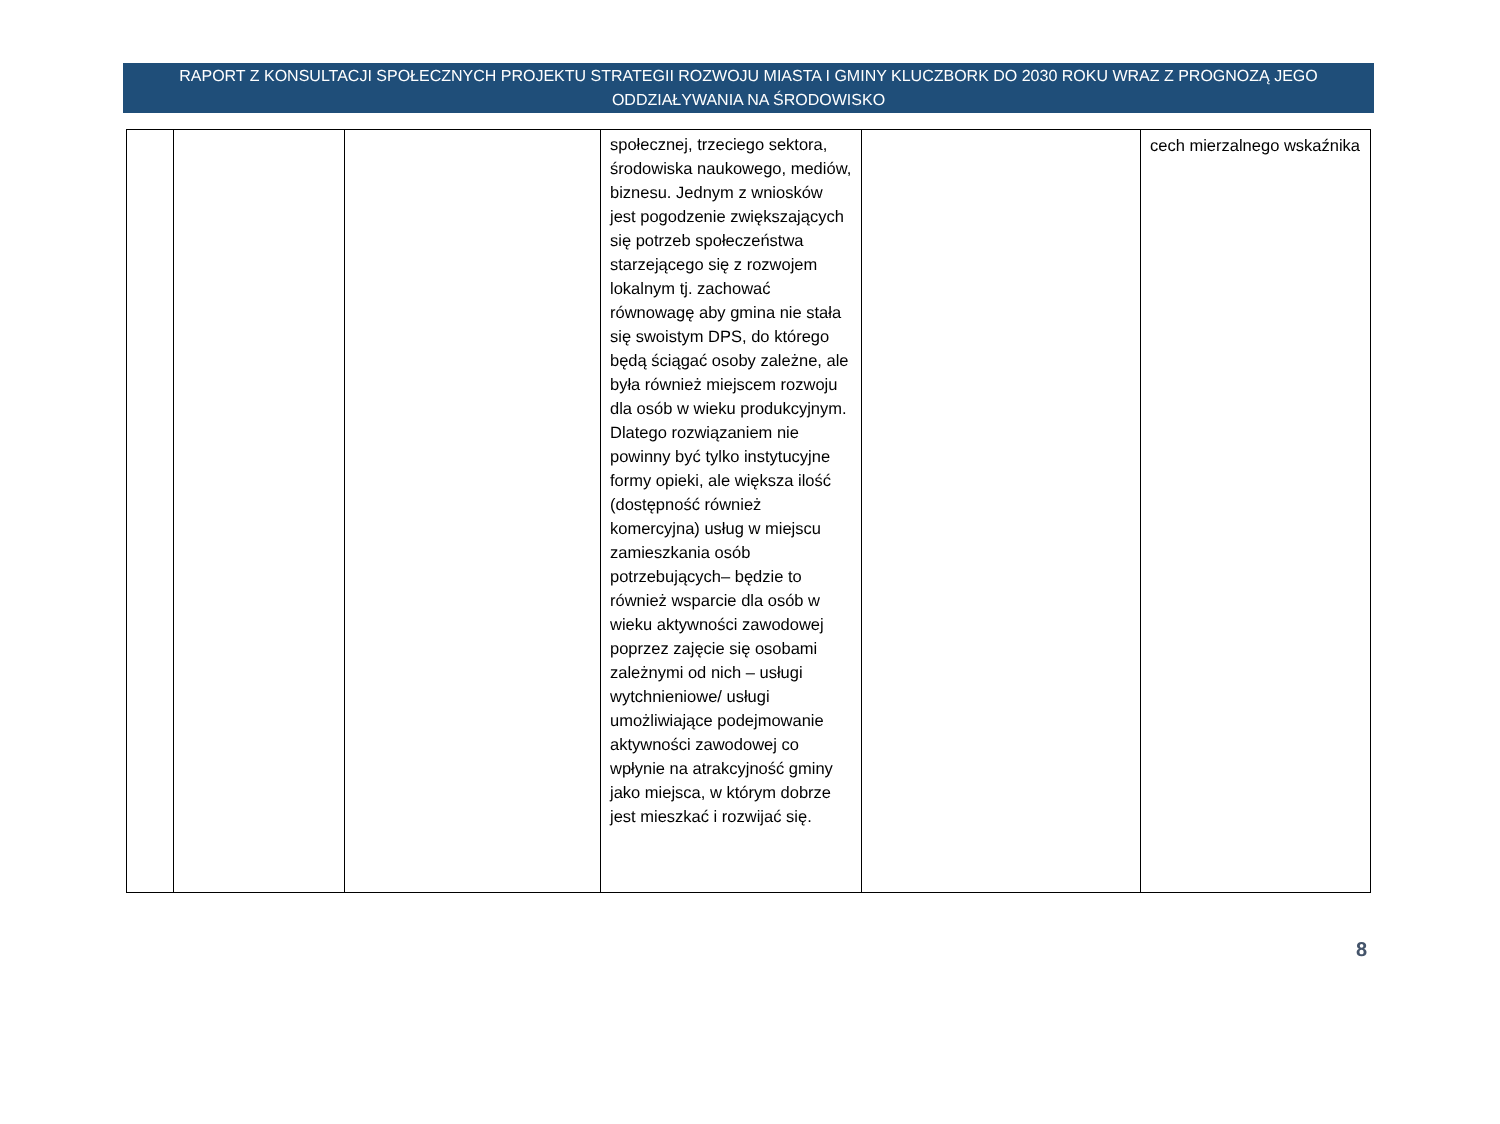RAPORT Z KONSULTACJI SPOŁECZNYCH PROJEKTU STRATEGII ROZWOJU MIASTA I GMINY KLUCZBORK DO 2030 ROKU WRAZ Z PROGNOZĄ JEGO ODDZIAŁYWANIA NA ŚRODOWISKO
| | | | społecznej, trzeciego sektora, środowiska naukowego, mediów, biznesu. Jednym z wniosków jest pogodzenie zwiększających się potrzeb społeczeństwa starzejącego się z rozwojem lokalnym tj. zachować równowagę aby gmina nie stała się swoistym DPS, do którego będą ściągać osoby zależne, ale była również miejscem rozwoju dla osób w wieku produkcyjnym. Dlatego rozwiązaniem nie powinny być tylko instytucyjne formy opieki, ale większa ilość (dostępność również komercyjna) usług w miejscu zamieszkania osób potrzebujących– będzie to również wsparcie dla osób w wieku aktywności zawodowej poprzez zajęcie się osobami zależnymi od nich – usługi wytchnieniowe/ usługi umożliwiające podejmowanie aktywności zawodowej co wpłynie na atrakcyjność gminy jako miejsca, w którym dobrze jest mieszkać i rozwijać się. | | cech mierzalnego wskaźnika |
8